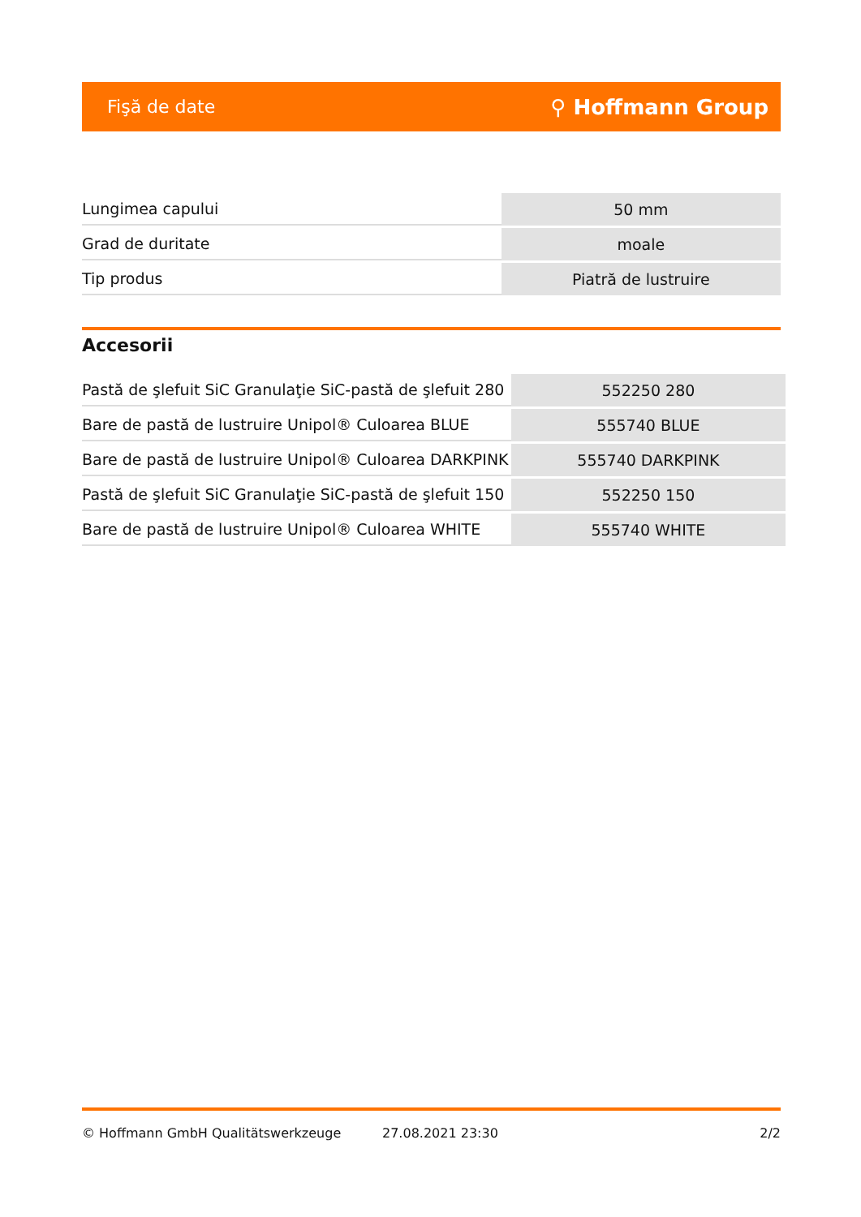Fişă de date ⚲ Hoffmann Group
| Lungimea capului | 50 mm |
| Grad de duritate | moale |
| Tip produs | Piatră de lustruire |
Accesorii
| Pastă de şlefuit SiC Granulaţie SiC-pastă de şlefuit 280 | 552250 280 |
| Bare de pastă de lustruire Unipol® Culoarea BLUE | 555740 BLUE |
| Bare de pastă de lustruire Unipol® Culoarea DARKPINK | 555740 DARKPINK |
| Pastă de şlefuit SiC Granulaţie SiC-pastă de şlefuit 150 | 552250 150 |
| Bare de pastă de lustruire Unipol® Culoarea WHITE | 555740 WHITE |
© Hoffmann GmbH Qualitätswerkzeuge 27.08.2021 23:30 2/2